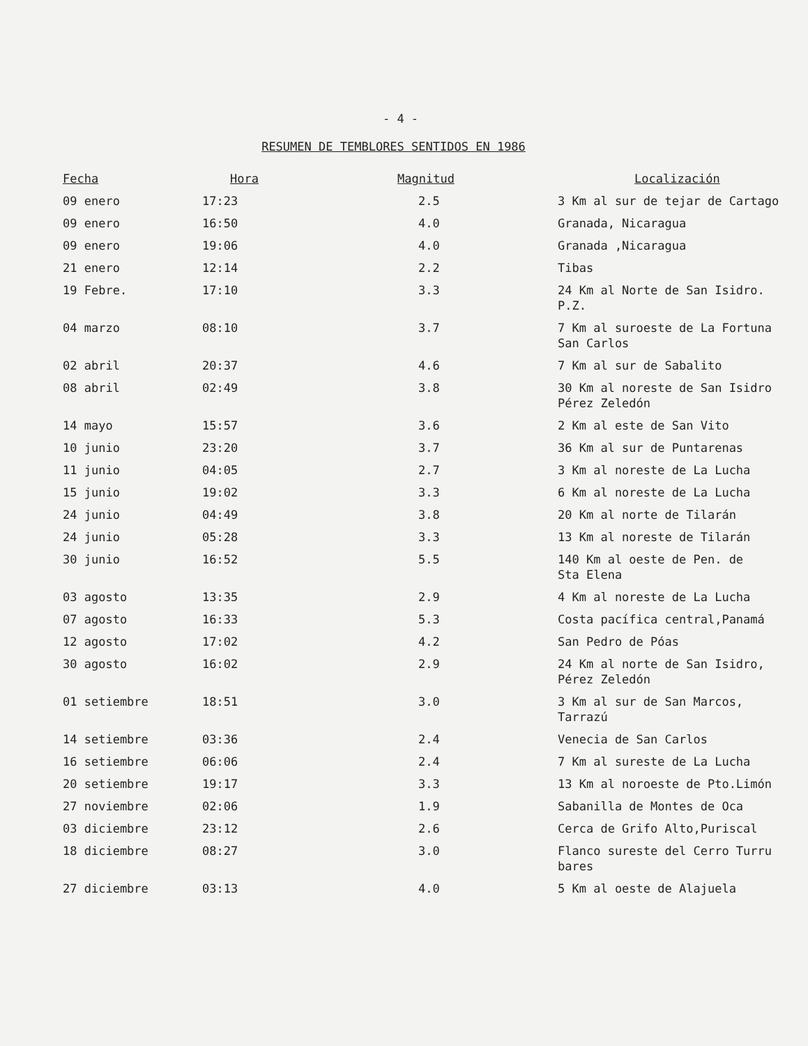- 4 -
RESUMEN DE TEMBLORES SENTIDOS EN 1986
| Fecha | Hora | Magnitud | Localización |
| --- | --- | --- | --- |
| 09 enero | 17:23 | 2.5 | 3 Km al sur de tejar de Cartago |
| 09 enero | 16:50 | 4.0 | Granada, Nicaragua |
| 09 enero | 19:06 | 4.0 | Granada ,Nicaragua |
| 21 enero | 12:14 | 2.2 | Tibas |
| 19 Febre. | 17:10 | 3.3 | 24 Km al Norte de San Isidro. P.Z. |
| 04 marzo | 08:10 | 3.7 | 7 Km al suroeste de La Fortuna San Carlos |
| 02 abril | 20:37 | 4.6 | 7 Km al sur de Sabalito |
| 08 abril | 02:49 | 3.8 | 30 Km al noreste de San Isidro Pérez Zeledón |
| 14 mayo | 15:57 | 3.6 | 2 Km al este de San Vito |
| 10 junio | 23:20 | 3.7 | 36 Km al sur de Puntarenas |
| 11 junio | 04:05 | 2.7 | 3 Km al noreste de La Lucha |
| 15 junio | 19:02 | 3.3 | 6 Km al noreste de La Lucha |
| 24 junio | 04:49 | 3.8 | 20 Km al norte de Tilarán |
| 24 junio | 05:28 | 3.3 | 13 Km al noreste de Tilarán |
| 30 junio | 16:52 | 5.5 | 140 Km al oeste de Pen. de Sta Elena |
| 03 agosto | 13:35 | 2.9 | 4 Km al noreste de La Lucha |
| 07 agosto | 16:33 | 5.3 | Costa pacífica central,Panamá |
| 12 agosto | 17:02 | 4.2 | San Pedro de Póas |
| 30 agosto | 16:02 | 2.9 | 24 Km al norte de San Isidro, Pérez Zeledón |
| 01 setiembre | 18:51 | 3.0 | 3 Km al sur de San Marcos, Tarrazú |
| 14 setiembre | 03:36 | 2.4 | Venecia de San Carlos |
| 16 setiembre | 06:06 | 2.4 | 7 Km al sureste de La Lucha |
| 20 setiembre | 19:17 | 3.3 | 13 Km al noroeste de Pto.Limón |
| 27 noviembre | 02:06 | 1.9 | Sabanilla de Montes de Oca |
| 03 diciembre | 23:12 | 2.6 | Cerca de Grifo Alto,Puriscal |
| 18 diciembre | 08:27 | 3.0 | Flanco sureste del Cerro Turru bares |
| 27 diciembre | 03:13 | 4.0 | 5 Km al oeste de Alajuela |